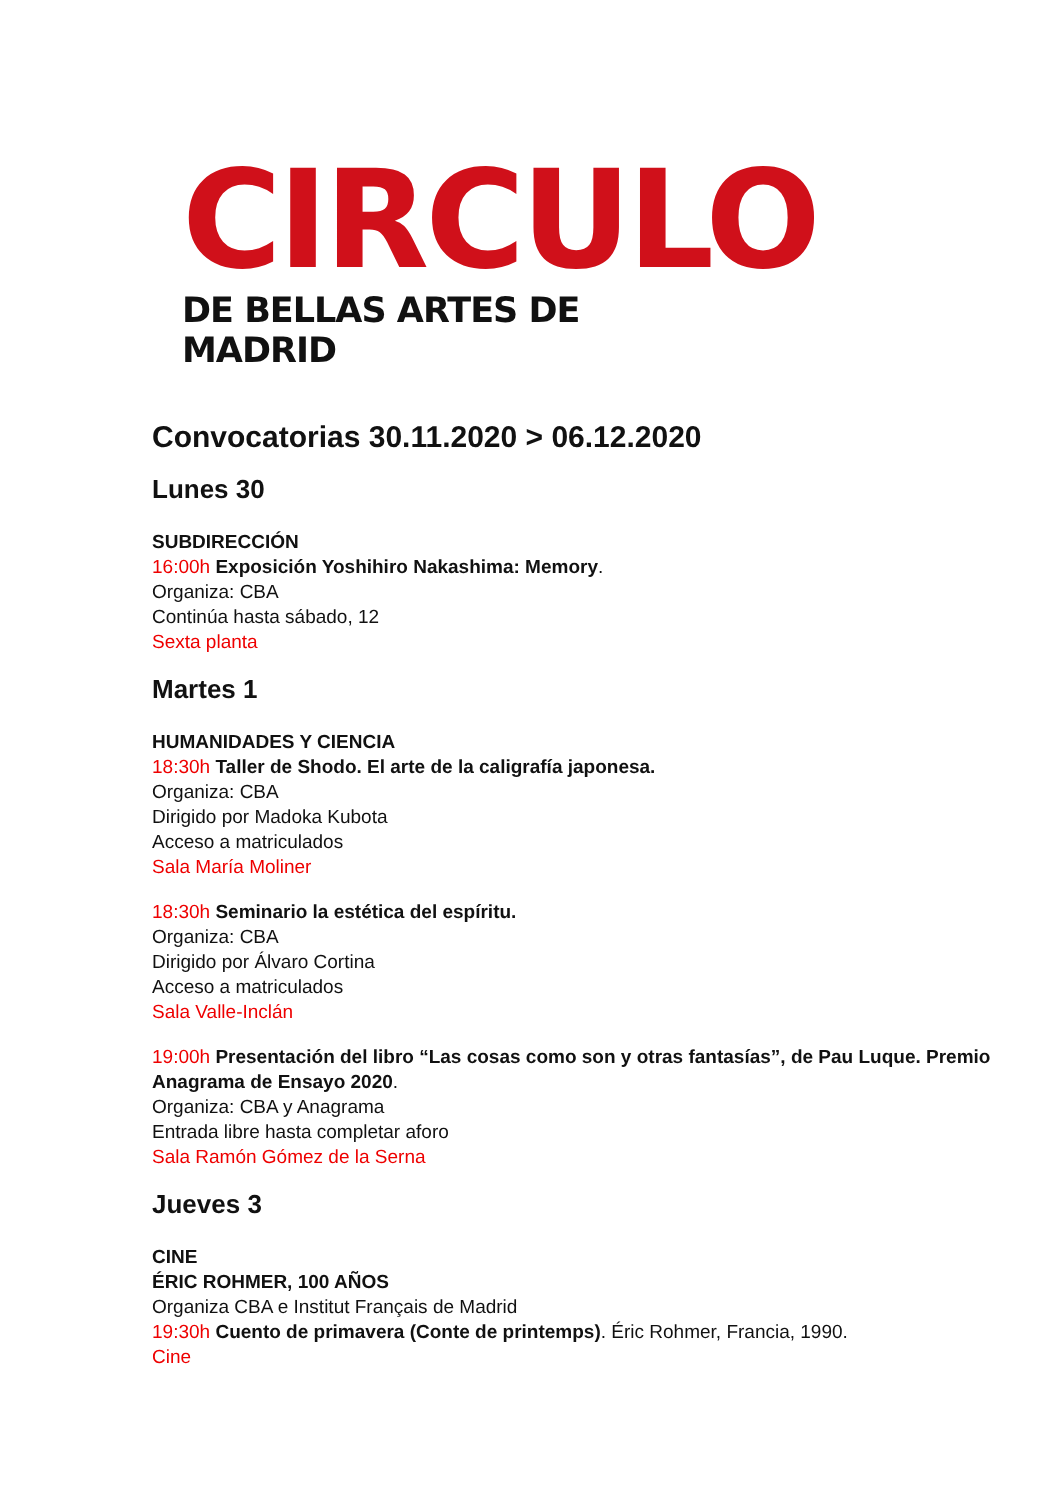CIRCULO
DE BELLAS ARTES DE MADRID
Convocatorias 30.11.2020 > 06.12.2020
Lunes 30
SUBDIRECCIÓN
16:00h Exposición Yoshihiro Nakashima: Memory.
Organiza: CBA
Continúa hasta sábado, 12
Sexta planta
Martes 1
HUMANIDADES Y CIENCIA
18:30h Taller de Shodo. El arte de la caligrafía japonesa.
Organiza: CBA
Dirigido por Madoka Kubota
Acceso a matriculados
Sala María Moliner
18:30h Seminario la estética del espíritu.
Organiza: CBA
Dirigido por Álvaro Cortina
Acceso a matriculados
Sala Valle-Inclán
19:00h Presentación del libro “Las cosas como son y otras fantasías”, de Pau Luque. Premio Anagrama de Ensayo 2020.
Organiza: CBA y Anagrama
Entrada libre hasta completar aforo
Sala Ramón Gómez de la Serna
Jueves 3
CINE
ÉRIC ROHMER, 100 AÑOS
Organiza CBA e Institut Français de Madrid
19:30h Cuento de primavera (Conte de printemps). Éric Rohmer, Francia, 1990.
Cine